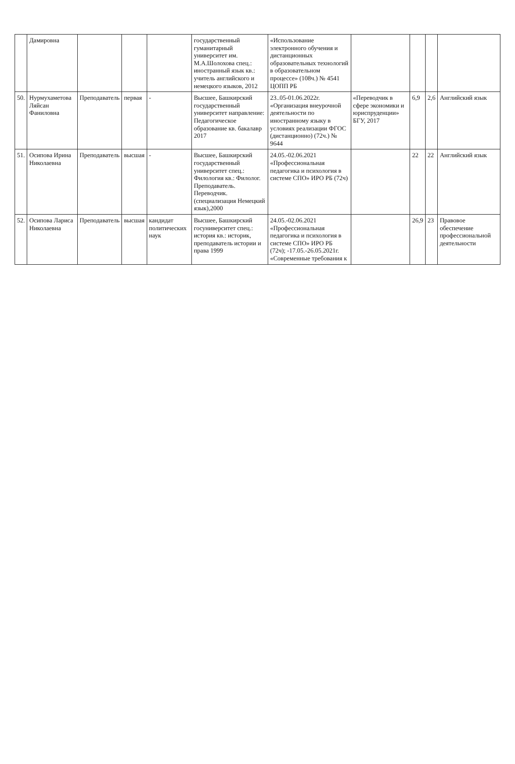| | Дамировна | | | | государственный гуманитарный университет им. М.А.Шолохова спец.: иностранный язык кв.: учитель английского и немецкого языков, 2012 | «Использование электронного обучения и дистанционных образовательных технологий в образовательном процессе» (108ч.) № 4541 ЦОПП РБ | | | | |
| 50. | Нурмухаметова Ляйсан Фаниловна | Преподаватель | первая | - | Высшее, Башкирский государственный университет направление: Педагогическое образование кв. бакалавр 2017 | 23..05-01.06.2022г. «Организация внеурочной деятельности по иностранному языку в условиях реализации ФГОС (дистанционно) (72ч.) № 9644 | «Переводчик в сфере экономики и юриспруденции» БГУ, 2017 | 6,9 | 2,6 | Английский язык |
| 51. | Осипова Ирина Николаевна | Преподаватель | высшая | - | Высшее, Башкирский государственный университет спец.: Филология кв.: Филолог. Преподаватель. Переводчик. (специализация Немецкий язык),2000 | 24.05.-02.06.2021 «Профессиональная педагогика и психология в системе СПО» ИРО РБ (72ч) | | 22 | 22 | Английский язык |
| 52. | Осипова Лариса Николаевна | Преподаватель | высшая | кандидат политических наук | Высшее, Башкирский госуниверситет спец.: история кв.: историк, преподаватель истории и права 1999 | 24.05.-02.06.2021 «Профессиональная педагогика и психология в системе СПО» ИРО РБ (72ч); -17.05.-26.05.2021г. «Современные требования к | | 26,9 | 23 | Правовое обеспечение профессиональной деятельности |